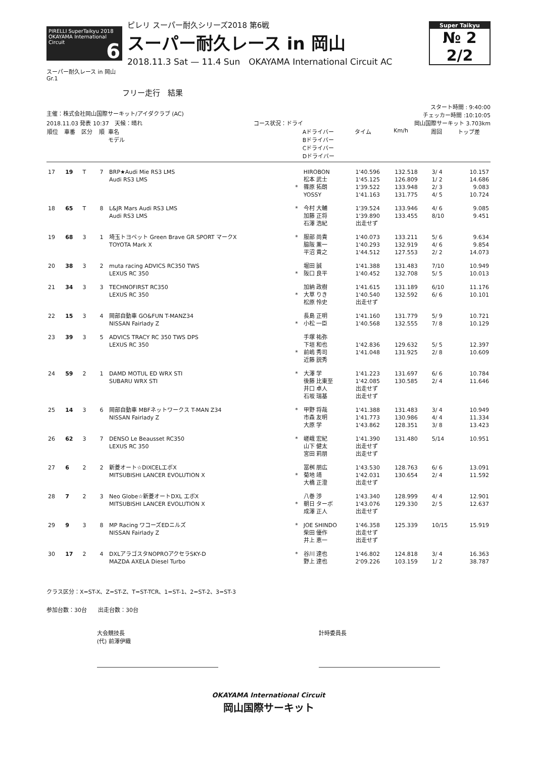PIRELLI SuperTaikyu 2018 OKAYAMA International Circuit 6
ピレリ スーパー耐久シリーズ2018 第6戦
スーパー耐久レース in 岡山
2018.11.3 Sat — 11.4 Sun　OKAYAMA International Circuit AC
Super Taikyu
№ 2 2/2
スーパー耐久レース in 岡山
Gr.1
フリー走行　結果
主催：株式会社岡山国際サーキット/アイダクラブ (AC) スタート時間 : 9:40:00
チェッカー時間 :10:10:05
2018.11.03 発表 10:37　天候：晴れ コース状況：ドライ 岡山国際サーキット 3.703km
| 順位 | 車番 | 区分 | 順 | 車名 モデル | | Aドライバー Bドライバー Cドライバー Dドライバー | タイム | Km/h | 周回 | トップ差 |
| --- | --- | --- | --- | --- | --- | --- | --- | --- | --- | --- |
| 17 | 19 | T | 7 | BRP★Audi Mie RS3 LMS Audi RS3 LMS | * | HIROBON 松本 武士 篠原 拓朗 YOSSY | 1'40.596 1'45.125 1'39.522 1'41.163 | 132.518 126.809 133.948 131.775 | 3/ 4 1/ 2 2/ 3 4/ 5 | 10.157 14.686 9.083 10.724 |
| 18 | 65 | T | 8 | L&JR Mars Audi RS3 LMS Audi RS3 LMS | * | 今村 大輔 加藤 正将 石澤 浩紀 | 1'39.524 1'39.890 出走せず | 133.946 133.455 | 4/ 6 8/10 | 9.085 9.451 |
| 19 | 68 | 3 | 1 | 埼玉トヨペット Green Brave GR SPORT マークX TOYOTA Mark X | * | 服部 尚貴 脇阪 薫一 平沼 貴之 | 1'40.073 1'40.293 1'44.512 | 133.211 132.919 127.553 | 5/ 6 4/ 6 2/ 2 | 9.634 9.854 14.073 |
| 20 | 38 | 3 | 2 | muta racing ADVICS RC350 TWS LEXUS RC 350 | * | 堀田 誠 阪口 良平 | 1'41.388 1'40.452 | 131.483 132.708 | 7/10 5/ 5 | 10.949 10.013 |
| 21 | 34 | 3 | 3 | TECHNOFIRST RC350 LEXUS RC 350 | * | 加納 政樹 大草 りき 松原 怜史 | 1'41.615 1'40.540 出走せず | 131.189 132.592 | 6/10 6/ 6 | 11.176 10.101 |
| 22 | 15 | 3 | 4 | 岡部自動車 GO&FUN T-MANZ34 NISSAN Fairlady Z | * | 長島 正明 小松 一臣 | 1'41.160 1'40.568 | 131.779 132.555 | 5/ 9 7/ 8 | 10.721 10.129 |
| 23 | 39 | 3 | 5 | ADVICS TRACY RC 350 TWS DPS LEXUS RC 350 | * | 手塚 祐弥 下垣 和也 前嶋 秀司 近藤 説秀 | 1'42.836 1'41.048 | 129.632 131.925 | 5/ 5 2/ 8 | 12.397 10.609 |
| 24 | 59 | 2 | 1 | DAMD MOTUL ED WRX STI SUBARU WRX STI | * | 大澤 学 後藤 比東至 井口 卓人 石坂 瑞基 | 1'41.223 1'42.085 出走せず 出走せず | 131.697 130.585 | 6/ 6 2/ 4 | 10.784 11.646 |
| 25 | 14 | 3 | 6 | 岡部自動車 MBFネットワークス T-MAN Z34 NISSAN Fairlady Z | * | 甲野 将哉 市森 友明 大原 学 | 1'41.388 1'41.773 1'43.862 | 131.483 130.986 128.351 | 3/ 4 4/ 4 3/ 8 | 10.949 11.334 13.423 |
| 26 | 62 | 3 | 7 | DENSO Le Beausset RC350 LEXUS RC 350 | * | 嵯峨 宏紀 山下 健太 宮田 莉朋 | 1'41.390 出走せず 出走せず | 131.480 | 5/14 | 10.951 |
| 27 | 6 | 2 | 2 | 新菱オート☆DIXCELエボX MITSUBISHI LANCER EVOLUTION X | * | 冨桝 朋広 菊地 靖 大橋 正澄 | 1'43.530 1'42.031 出走せず | 128.763 130.654 | 6/ 6 2/ 4 | 13.091 11.592 |
| 28 | 7 | 2 | 3 | Neo Globe☆新菱オートDXL エボX MITSUBISHI LANCER EVOLUTION X | * | 八巻 渉 朝日 ターボ 成澤 正人 | 1'43.340 1'43.076 出走せず | 128.999 129.330 | 4/ 4 2/ 5 | 12.901 12.637 |
| 29 | 9 | 3 | 8 | MP Racing ワコーズEDニルズ NISSAN Fairlady Z | * | JOE SHINDO 柴田 優作 井上 恵一 | 1'46.358 出走せず 出走せず | 125.339 | 10/15 | 15.919 |
| 30 | 17 | 2 | 4 | DXLアラゴスタNOPROアクセラSKY-D MAZDA AXELA Diesel Turbo | * | 谷川 達也 野上 達也 | 1'46.802 2'09.226 | 124.818 103.159 | 3/ 4 1/ 2 | 16.363 38.787 |
クラス区分：X=ST-X、Z=ST-Z、T=ST-TCR、1=ST-1、2=ST-2、3=ST-3
参加台数：30台　　出走台数：30台
大会競技長
(代) 前澤伊織
計時委員長
OKAYAMA International Circuit
岡山国際サーキット